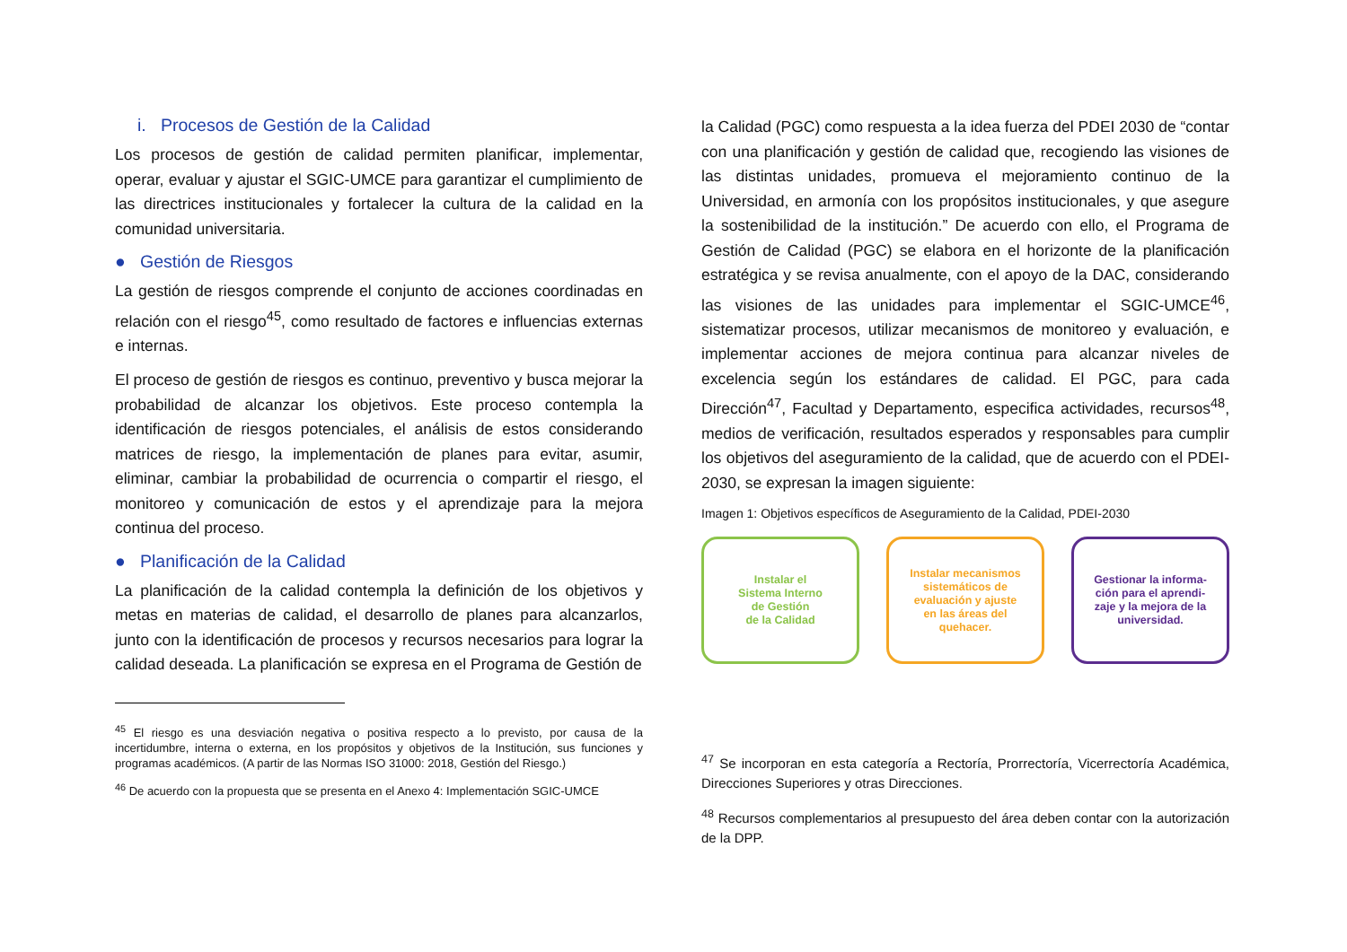i. Procesos de Gestión de la Calidad
Los procesos de gestión de calidad permiten planificar, implementar, operar, evaluar y ajustar el SGIC-UMCE para garantizar el cumplimiento de las directrices institucionales y fortalecer la cultura de la calidad en la comunidad universitaria.
● Gestión de Riesgos
La gestión de riesgos comprende el conjunto de acciones coordinadas en relación con el riesgo<sup>45</sup>, como resultado de factores e influencias externas e internas.
El proceso de gestión de riesgos es continuo, preventivo y busca mejorar la probabilidad de alcanzar los objetivos. Este proceso contempla la identificación de riesgos potenciales, el análisis de estos considerando matrices de riesgo, la implementación de planes para evitar, asumir, eliminar, cambiar la probabilidad de ocurrencia o compartir el riesgo, el monitoreo y comunicación de estos y el aprendizaje para la mejora continua del proceso.
● Planificación de la Calidad
La planificación de la calidad contempla la definición de los objetivos y metas en materias de calidad, el desarrollo de planes para alcanzarlos, junto con la identificación de procesos y recursos necesarios para lograr la calidad deseada. La planificación se expresa en el Programa de Gestión de
<sup>45</sup> El riesgo es una desviación negativa o positiva respecto a lo previsto, por causa de la incertidumbre, interna o externa, en los propósitos y objetivos de la Institución, sus funciones y programas académicos. (A partir de las Normas ISO 31000: 2018, Gestión del Riesgo.)
<sup>46</sup> De acuerdo con la propuesta que se presenta en el Anexo 4: Implementación SGIC-UMCE
la Calidad (PGC) como respuesta a la idea fuerza del PDEI 2030 de “contar con una planificación y gestión de calidad que, recogiendo las visiones de las distintas unidades, promueva el mejoramiento continuo de la Universidad, en armonía con los propósitos institucionales, y que asegure la sostenibilidad de la institución.” De acuerdo con ello, el Programa de Gestión de Calidad (PGC) se elabora en el horizonte de la planificación estratégica y se revisa anualmente, con el apoyo de la DAC, considerando las visiones de las unidades para implementar el SGIC-UMCE<sup>46</sup>, sistematizar procesos, utilizar mecanismos de monitoreo y evaluación, e implementar acciones de mejora continua para alcanzar niveles de excelencia según los estándares de calidad. El PGC, para cada Dirección<sup>47</sup>, Facultad y Departamento, especifica actividades, recursos<sup>48</sup>, medios de verificación, resultados esperados y responsables para cumplir los objetivos del aseguramiento de la calidad, que de acuerdo con el PDEI-2030, se expresan la imagen siguiente:
Imagen 1: Objetivos específicos de Aseguramiento de la Calidad, PDEI-2030
Instalar el
Sistema Interno
de Gestión
de la Calidad
Instalar mecanismos
sistemáticos de
evaluación y ajuste
en las áreas del
quehacer.
Gestionar la informa-
ción para el aprendi-
zaje y la mejora de la
universidad.
<sup>47</sup> Se incorporan en esta categoría a Rectoría, Prorrectoría, Vicerrectoría Académica, Direcciones Superiores y otras Direcciones.
<sup>48</sup> Recursos complementarios al presupuesto del área deben contar con la autorización de la DPP.